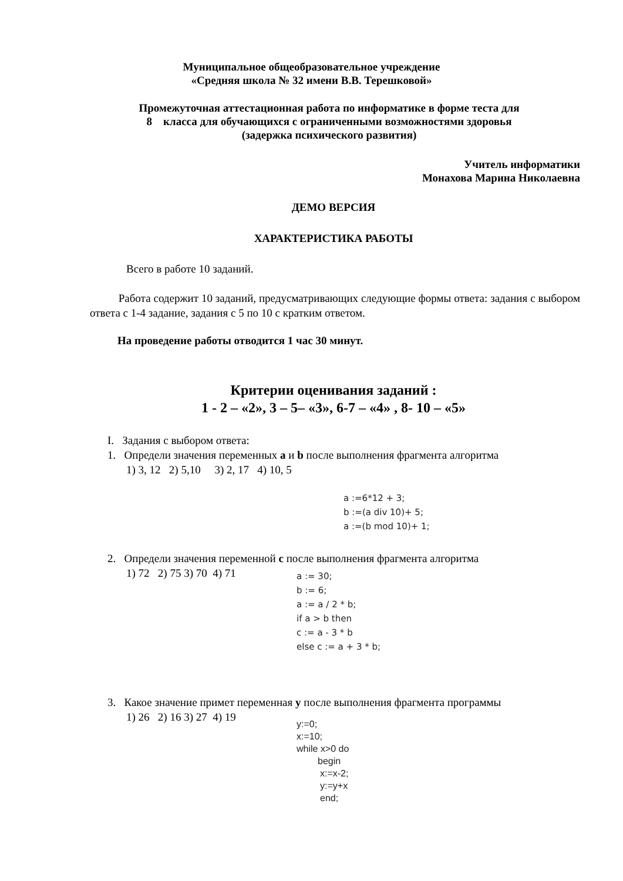Муниципальное общеобразовательное учреждение
«Средняя школа № 32 имени В.В. Терешковой»
Промежуточная аттестационная работа по информатике в форме теста для
8 класса для обучающихся с ограниченными возможностями здоровья
(задержка психического развития)
Учитель информатики
Монахова Марина Николаевна
ДЕМО ВЕРСИЯ
ХАРАКТЕРИСТИКА РАБОТЫ
Всего в работе 10 заданий.
Работа содержит 10 заданий, предусматривающих следующие формы ответа: задания с выбором ответа с 1-4 задание, задания с 5 по 10 с кратким ответом.
На проведение работы отводится 1 час 30 минут.
Критерии оценивания заданий :
1 - 2 – «2», 3 – 5– «3», 6-7 – «4» , 8- 10 – «5»
I. Задания с выбором ответа:
1. Определи значения переменных a и b после выполнения фрагмента алгоритма
1) 3, 12 2) 5,10 3) 2, 17 4) 10, 5
a :=6*12 + 3;
b :=(a div 10)+ 5;
a :=(b mod 10)+ 1;
2. Определи значения переменной c после выполнения фрагмента алгоритма
1) 72 2) 75 3) 70 4) 71
a := 30;
b := 6;
a := a / 2 * b;
if a > b then
c := a - 3 * b
else c := a + 3 * b;
3. Какое значение примет переменная y после выполнения фрагмента программы
1) 26 2) 16 3) 27 4) 19
y:=0;
x:=10;
while x>0 do
begin
x:=x-2;
y:=y+x
end;